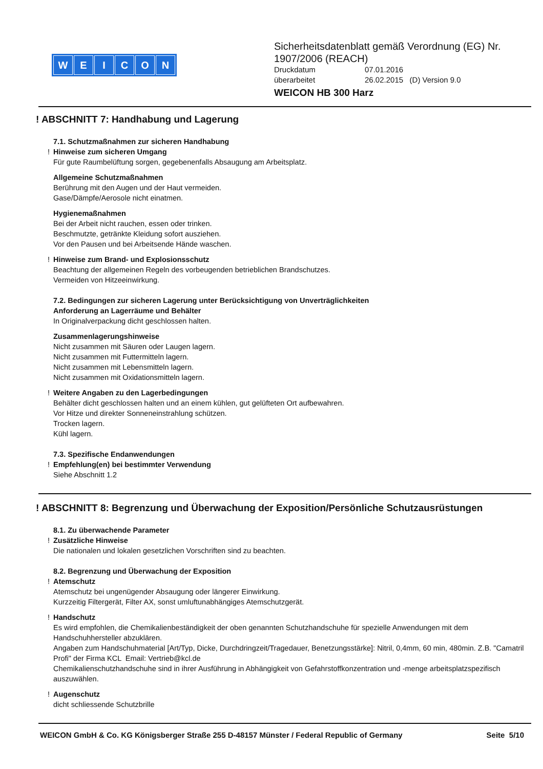WEICON
Sicherheitsdatenblatt gemäß Verordnung (EG) Nr. 1907/2006 (REACH)
Druckdatum 07.01.2016
überarbeitet 26.02.2015 (D) Version 9.0
WEICON HB 300 Harz
! ABSCHNITT 7: Handhabung und Lagerung
7.1. Schutzmaßnahmen zur sicheren Handhabung
! Hinweise zum sicheren Umgang
Für gute Raumbelüftung sorgen, gegebenenfalls Absaugung am Arbeitsplatz.
Allgemeine Schutzmaßnahmen
Berührung mit den Augen und der Haut vermeiden.
Gase/Dämpfe/Aerosole nicht einatmen.
Hygienemaßnahmen
Bei der Arbeit nicht rauchen, essen oder trinken.
Beschmutzte, getränkte Kleidung sofort ausziehen.
Vor den Pausen und bei Arbeitsende Hände waschen.
! Hinweise zum Brand- und Explosionsschutz
Beachtung der allgemeinen Regeln des vorbeugenden betrieblichen Brandschutzes.
Vermeiden von Hitzeeinwirkung.
7.2. Bedingungen zur sicheren Lagerung unter Berücksichtigung von Unverträglichkeiten
Anforderung an Lagerräume und Behälter
In Originalverpackung dicht geschlossen halten.
Zusammenlagerungshinweise
Nicht zusammen mit Säuren oder Laugen lagern.
Nicht zusammen mit Futtermitteln lagern.
Nicht zusammen mit Lebensmitteln lagern.
Nicht zusammen mit Oxidationsmitteln lagern.
! Weitere Angaben zu den Lagerbedingungen
Behälter dicht geschlossen halten und an einem kühlen, gut gelüfteten Ort aufbewahren.
Vor Hitze und direkter Sonneneinstrahlung schützen.
Trocken lagern.
Kühl lagern.
7.3. Spezifische Endanwendungen
! Empfehlung(en) bei bestimmter Verwendung
Siehe Abschnitt 1.2
! ABSCHNITT 8: Begrenzung und Überwachung der Exposition/Persönliche Schutzausrüstungen
8.1. Zu überwachende Parameter
! Zusätzliche Hinweise
Die nationalen und lokalen gesetzlichen Vorschriften sind zu beachten.
8.2. Begrenzung und Überwachung der Exposition
! Atemschutz
Atemschutz bei ungenügender Absaugung oder längerer Einwirkung.
Kurzzeitig Filtergerät, Filter AX, sonst umluftunabhängiges Atemschutzgerät.
! Handschutz
Es wird empfohlen, die Chemikalienbeständigkeit der oben genannten Schutzhandschuhe für spezielle Anwendungen mit dem Handschuhhersteller abzuklären.
Angaben zum Handschuhmaterial [Art/Typ, Dicke, Durchdringzeit/Tragedauer, Benetzungsstärke]: Nitril, 0,4mm, 60 min, 480min. Z.B. "Camatril Profi" der Firma KCL Email: Vertrieb@kcl.de
Chemikalienschutzhandschuhe sind in ihrer Ausführung in Abhängigkeit von Gefahrstoffkonzentration und -menge arbeitsplatzspezifisch auszuwählen.
! Augenschutz
dicht schliessende Schutzbrille
WEICON GmbH & Co. KG Königsberger Straße 255 D-48157 Münster / Federal Republic of Germany Seite 5/10